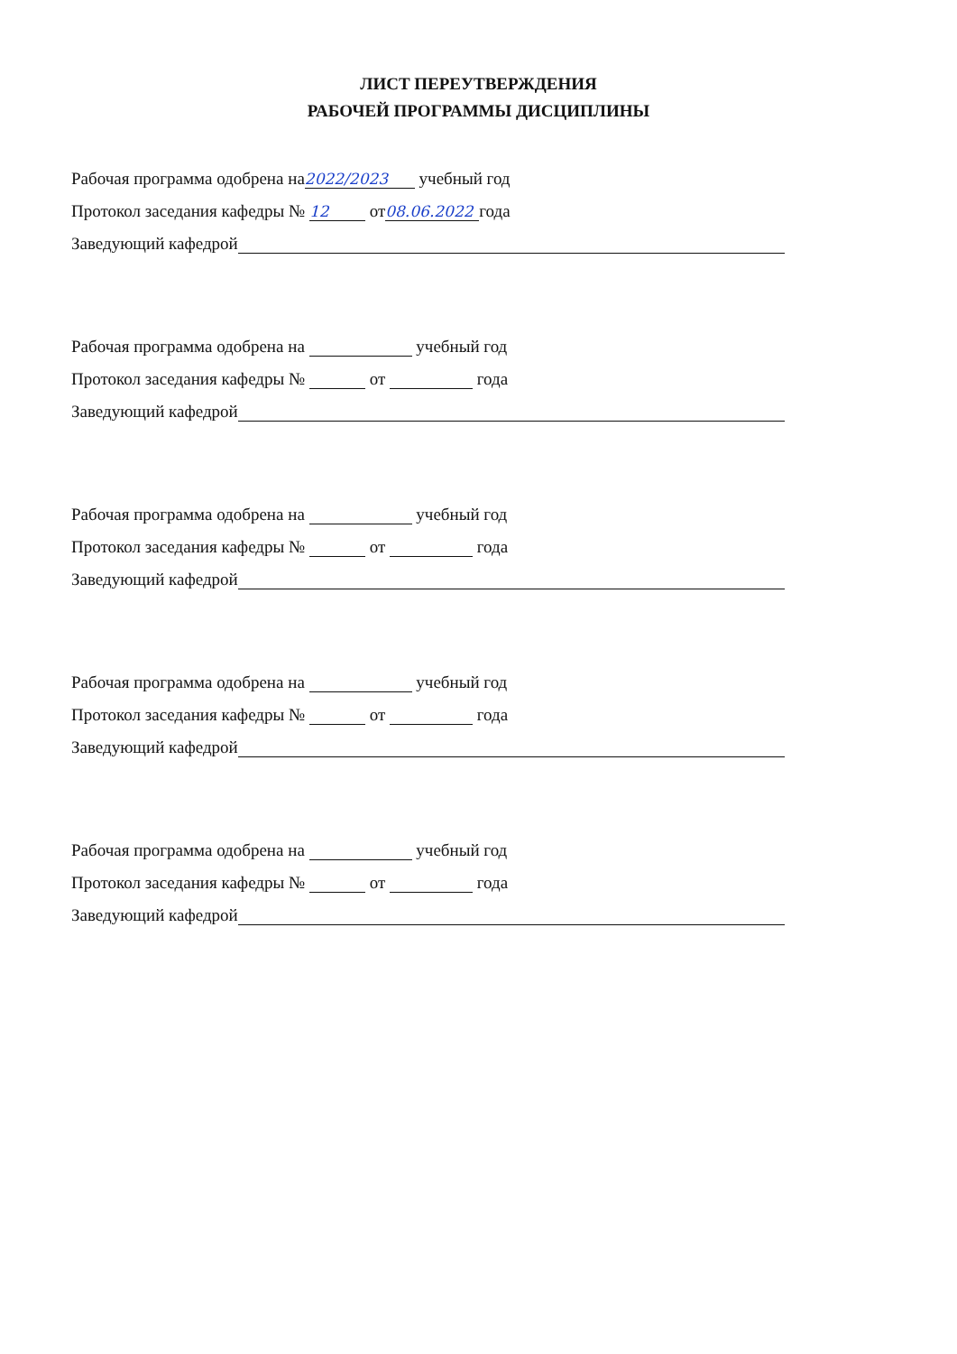ЛИСТ ПЕРЕУТВЕРЖДЕНИЯ
РАБОЧЕЙ ПРОГРАММЫ ДИСЦИПЛИНЫ
Рабочая программа одобрена на 2022/2023 учебный год
Протокол заседания кафедры № 12 от 08.06.2022 года
Заведующий кафедрой
Рабочая программа одобрена на учебный год
Протокол заседания кафедры № от года
Заведующий кафедрой
Рабочая программа одобрена на учебный год
Протокол заседания кафедры № от года
Заведующий кафедрой
Рабочая программа одобрена на учебный год
Протокол заседания кафедры № от года
Заведующий кафедрой
Рабочая программа одобрена на учебный год
Протокол заседания кафедры № от года
Заведующий кафедрой